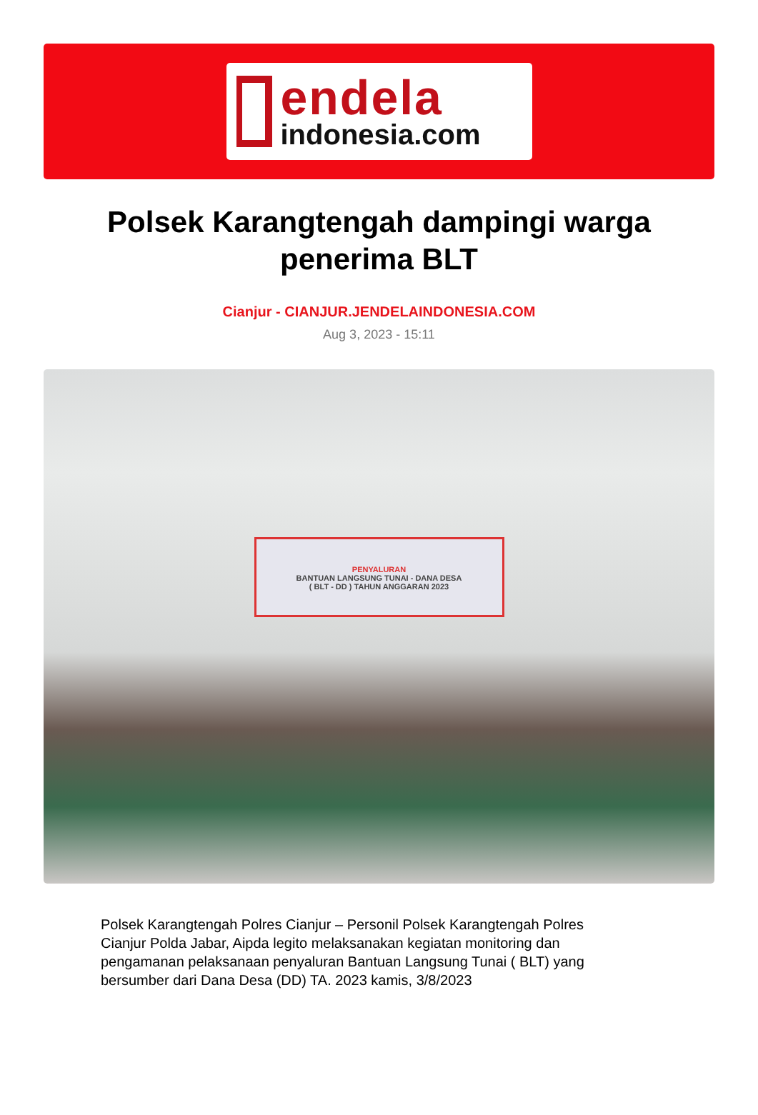endela
indonesia.com
Polsek Karangtengah dampingi warga penerima BLT
Cianjur - CIANJUR.JENDELAINDONESIA.COM
Aug 3, 2023 - 15:11
PENYALURAN
BANTUAN LANGSUNG TUNAI - DANA DESA
( BLT - DD ) TAHUN ANGGARAN 2023
Polsek Karangtengah Polres Cianjur – Personil Polsek Karangtengah Polres Cianjur Polda Jabar, Aipda legito melaksanakan kegiatan monitoring dan pengamanan pelaksanaan penyaluran Bantuan Langsung Tunai ( BLT) yang bersumber dari Dana Desa (DD) TA. 2023 kamis, 3/8/2023